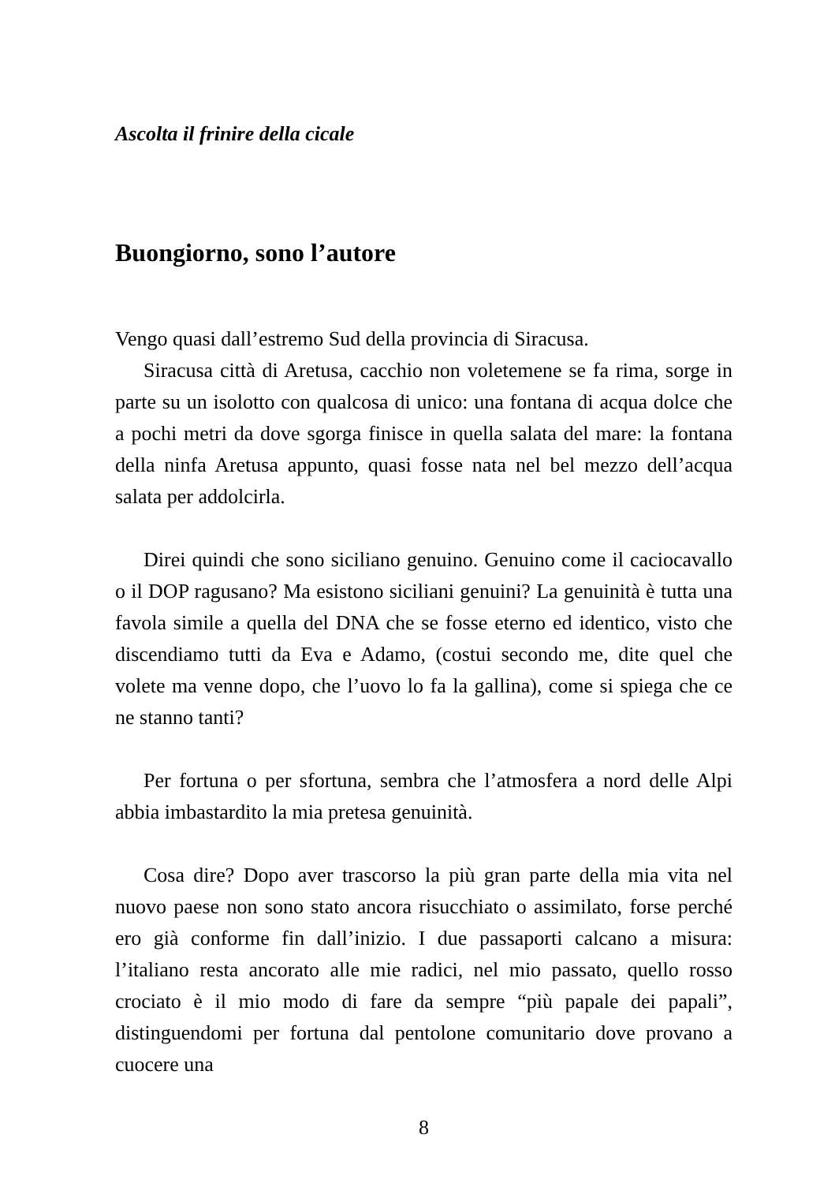Ascolta il frinire della cicale
Buongiorno, sono l’autore
Vengo quasi dall’estremo Sud della provincia di Siracusa.
Siracusa città di Aretusa, cacchio non voletemene se fa rima, sorge in parte su un isolotto con qualcosa di unico: una fontana di acqua dolce che a pochi metri da dove sgorga finisce in quella salata del mare: la fontana della ninfa Aretusa appunto, quasi fosse nata nel bel mezzo dell’acqua salata per addolcirla.
Direi quindi che sono siciliano genuino. Genuino come il caciocavallo o il DOP ragusano? Ma esistono siciliani genuini? La genuinità è tutta una favola simile a quella del DNA che se fosse eterno ed identico, visto che discendiamo tutti da Eva e Adamo, (costui secondo me, dite quel che volete ma venne dopo, che l’uovo lo fa la gallina), come si spiega che ce ne stanno tanti?
Per fortuna o per sfortuna, sembra che l’atmosfera a nord delle Alpi abbia imbastardito la mia pretesa genuinità.
Cosa dire? Dopo aver trascorso la più gran parte della mia vita nel nuovo paese non sono stato ancora risucchiato o assimilato, forse perché ero già conforme fin dall’inizio. I due passaporti calcano a misura: l’italiano resta ancorato alle mie radici, nel mio passato, quello rosso crociato è il mio modo di fare da sempre “più papale dei papali”, distinguendomi per fortuna dal pentolone comunitario dove provano a cuocere una
8